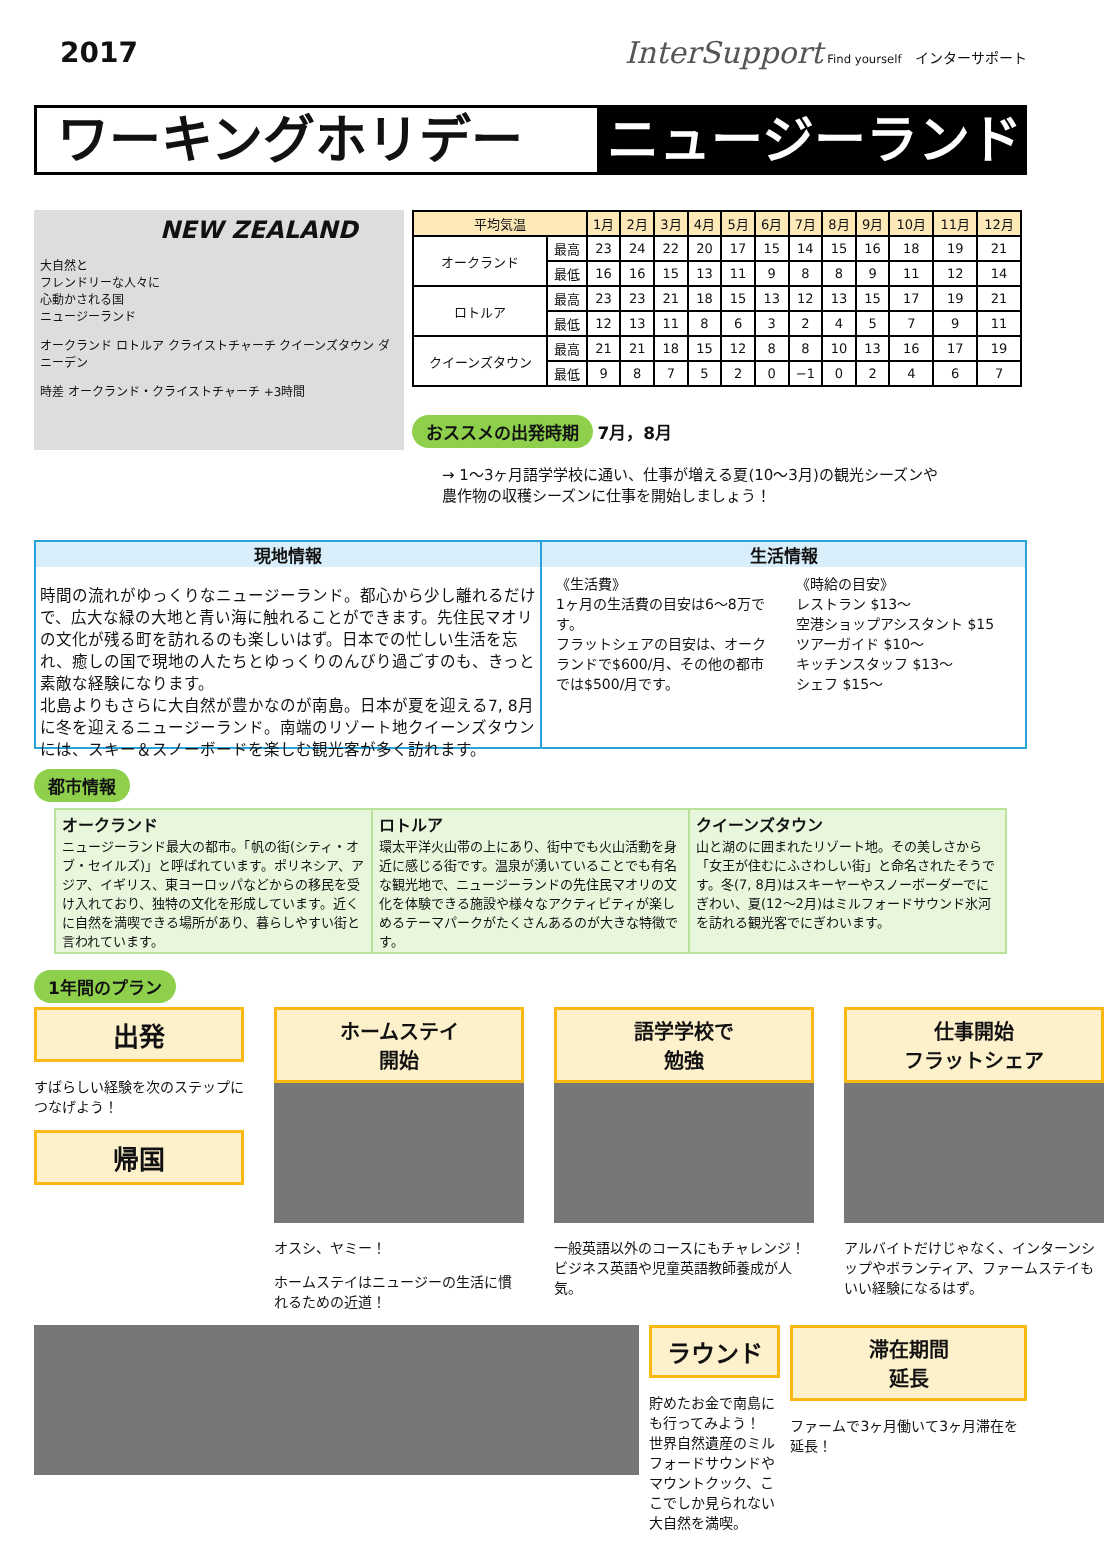2017 InterSupport Find yourself インターサポート
ワーキングホリデー ニュージーランド
NEW ZEALAND
大自然と
フレンドリーな人々に
心動かされる国
ニュージーランド
オークランド ロトルア クライストチャーチ クイーンズタウン ダニーデン
時差 オークランド・クライストチャーチ +3時間
| 平均気温 | | 1月 | 2月 | 3月 | 4月 | 5月 | 6月 | 7月 | 8月 | 9月 | 10月 | 11月 | 12月 |
| --- | --- | --- | --- | --- | --- | --- | --- | --- | --- | --- | --- | --- | --- |
| オークランド | 最高 | 23 | 24 | 22 | 20 | 17 | 15 | 14 | 15 | 16 | 18 | 19 | 21 |
| | 最低 | 16 | 16 | 15 | 13 | 11 | 9 | 8 | 8 | 9 | 11 | 12 | 14 |
| ロトルア | 最高 | 23 | 23 | 21 | 18 | 15 | 13 | 12 | 13 | 15 | 17 | 19 | 21 |
| | 最低 | 12 | 13 | 11 | 8 | 6 | 3 | 2 | 4 | 5 | 7 | 9 | 11 |
| クイーンズタウン | 最高 | 21 | 21 | 18 | 15 | 12 | 8 | 8 | 10 | 13 | 16 | 17 | 19 |
| | 最低 | 9 | 8 | 7 | 5 | 2 | 0 | −1 | 0 | 2 | 4 | 6 | 7 |
おススメの出発時期 7月，8月
→ 1～3ヶ月語学学校に通い、仕事が増える夏(10～3月)の観光シーズンや
農作物の収穫シーズンに仕事を開始しましょう！
現地情報
時間の流れがゆっくりなニュージーランド。都心から少し離れるだけで、広大な緑の大地と青い海に触れることができます。先住民マオリの文化が残る町を訪れるのも楽しいはず。日本での忙しい生活を忘れ、癒しの国で現地の人たちとゆっくりのんびり過ごすのも、きっと素敵な経験になります。
北島よりもさらに大自然が豊かなのが南島。日本が夏を迎える7, 8月に冬を迎えるニュージーランド。南端のリゾート地クイーンズタウンには、スキー＆スノーボードを楽しむ観光客が多く訪れます。
生活情報
《生活費》
1ヶ月の生活費の目安は6～8万です。
フラットシェアの目安は、オークランドで$600/月、その他の都市では$500/月です。
《時給の目安》
レストラン $13～
空港ショップアシスタント $15
ツアーガイド $10～
キッチンスタッフ $13～
シェフ $15～
都市情報
オークランド
ニュージーランド最大の都市。「帆の街(シティ・オブ・セイルズ)」と呼ばれています。ポリネシア、アジア、イギリス、東ヨーロッパなどからの移民を受け入れており、独特の文化を形成しています。近くに自然を満喫できる場所があり、暮らしやすい街と言われています。
ロトルア
環太平洋火山帯の上にあり、街中でも火山活動を身近に感じる街です。温泉が湧いていることでも有名な観光地で、ニュージーランドの先住民マオリの文化を体験できる施設や様々なアクティビティが楽しめるテーマパークがたくさんあるのが大きな特徴です。
クイーンズタウン
山と湖のに囲まれたリゾート地。その美しさから「女王が住むにふさわしい街」と命名されたそうです。冬(7, 8月)はスキーヤーやスノーボーダーでにぎわい、夏(12～2月)はミルフォードサウンド氷河を訪れる観光客でにぎわいます。
1年間のプラン
出発
すばらしい経験を次のステップにつなげよう！
帰国
ホームステイ
開始
オスシ、ヤミー！
ホームステイはニュージーの生活に慣れるための近道！
語学学校で
勉強
一般英語以外のコースにもチャレンジ！ビジネス英語や児童英語教師養成が人気。
仕事開始
フラットシェア
アルバイトだけじゃなく、インターンシップやボランティア、ファームステイもいい経験になるはず。
ラウンド
貯めたお金で南島にも行ってみよう！
世界自然遺産のミルフォードサウンドやマウントクック、ここでしか見られない大自然を満喫。
滞在期間
延長
ファームで3ヶ月働いて3ヶ月滞在を延長！